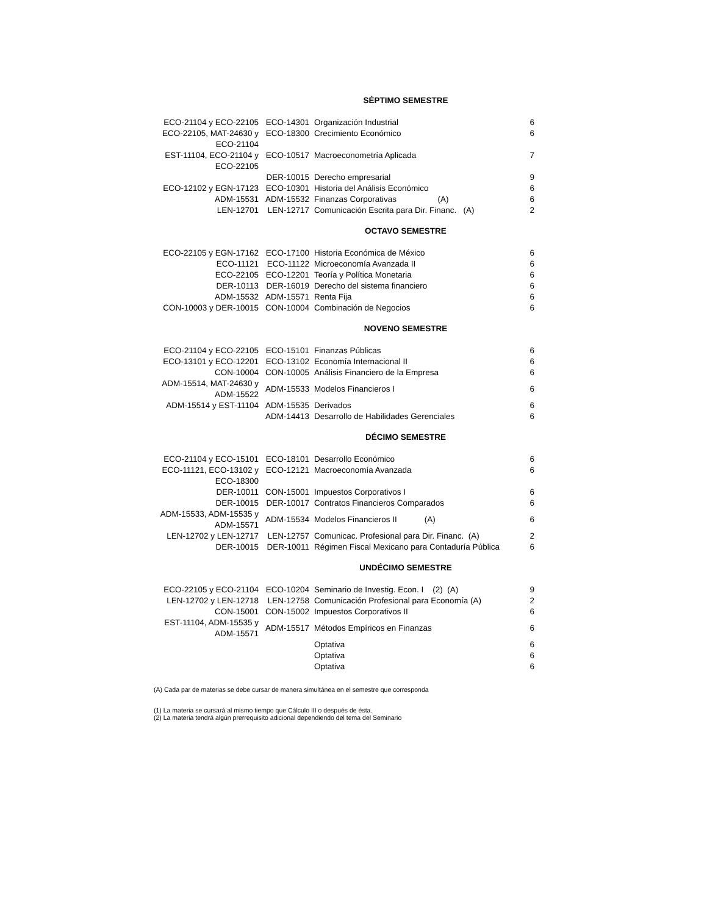| SÉPTIMO SEMESTRE | | | |
| ECO-21104 y ECO-22105 | ECO-14301 | Organización Industrial | 6 |
| ECO-22105, MAT-24630 y ECO-21104 | ECO-18300 | Crecimiento Económico | 6 |
| EST-11104, ECO-21104 y ECO-22105 | ECO-10517 | Macroeconometría Aplicada | 7 |
| | DER-10015 | Derecho empresarial | 9 |
| ECO-12102 y EGN-17123 | ECO-10301 | Historia del Análisis Económico | 6 |
| ADM-15531 | ADM-15532 | Finanzas Corporativas (A) | 6 |
| LEN-12701 | LEN-12717 | Comunicación Escrita para Dir. Financ. (A) | 2 |
| OCTAVO SEMESTRE | | | |
| ECO-22105 y EGN-17162 | ECO-17100 | Historia Económica de México | 6 |
| ECO-11121 | ECO-11122 | Microeconomía Avanzada II | 6 |
| ECO-22105 | ECO-12201 | Teoría y Política Monetaria | 6 |
| DER-10113 | DER-16019 | Derecho del sistema financiero | 6 |
| ADM-15532 | ADM-15571 | Renta Fija | 6 |
| CON-10003 y DER-10015 | CON-10004 | Combinación de Negocios | 6 |
| NOVENO SEMESTRE | | | |
| ECO-21104 y ECO-22105 | ECO-15101 | Finanzas Públicas | 6 |
| ECO-13101 y ECO-12201 | ECO-13102 | Economía Internacional II | 6 |
| CON-10004 | CON-10005 | Análisis Financiero de la Empresa | 6 |
| ADM-15514, MAT-24630 y ADM-15522 | ADM-15533 | Modelos Financieros I | 6 |
| ADM-15514 y EST-11104 | ADM-15535 | Derivados | 6 |
| | ADM-14413 | Desarrollo de Habilidades Gerenciales | 6 |
| DÉCIMO SEMESTRE | | | |
| ECO-21104 y ECO-15101 | ECO-18101 | Desarrollo Económico | 6 |
| ECO-11121, ECO-13102 y ECO-18300 | ECO-12121 | Macroeconomía Avanzada | 6 |
| DER-10011 | CON-15001 | Impuestos Corporativos I | 6 |
| DER-10015 | DER-10017 | Contratos Financieros Comparados | 6 |
| ADM-15533, ADM-15535 y ADM-15571 | ADM-15534 | Modelos Financieros II (A) | 6 |
| LEN-12702 y LEN-12717 | LEN-12757 | Comunicac. Profesional para Dir. Financ. (A) | 2 |
| DER-10015 | DER-10011 | Régimen Fiscal Mexicano para Contaduría Pública | 6 |
| UNDÉCIMO SEMESTRE | | | |
| ECO-22105 y ECO-21104 | ECO-10204 | Seminario de Investig. Econ. I (2) (A) | 9 |
| LEN-12702 y LEN-12718 | LEN-12758 | Comunicación Profesional para Economía (A) | 2 |
| CON-15001 | CON-15002 | Impuestos Corporativos II | 6 |
| EST-11104, ADM-15535 y ADM-15571 | ADM-15517 | Métodos Empíricos en Finanzas | 6 |
| | | Optativa | 6 |
| | | Optativa | 6 |
| | | Optativa | 6 |
(A) Cada par de materias se debe cursar de manera simultánea en el semestre que corresponda
(1) La materia se cursará al mismo tiempo que Cálculo III o después de ésta.
(2) La materia tendrá algún prerrequisito adicional dependiendo del tema del Seminario